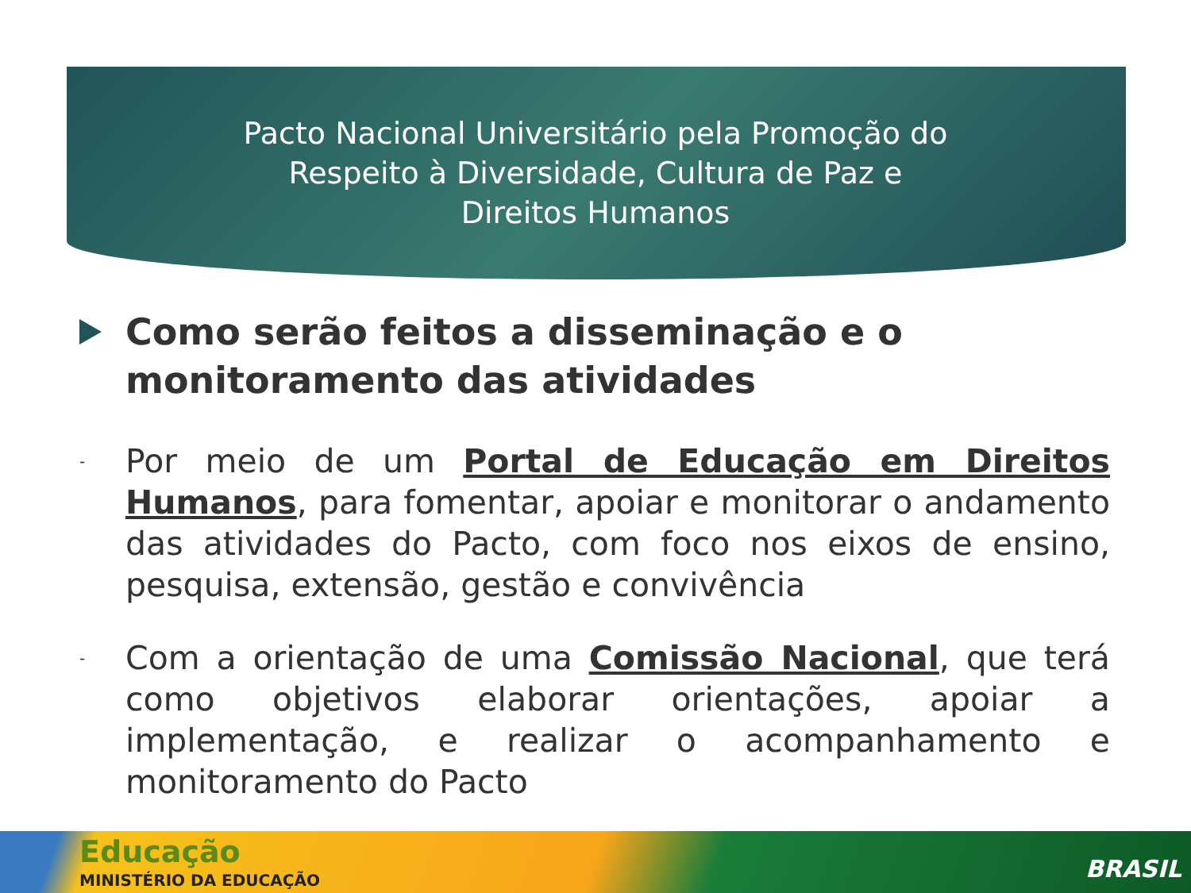Pacto Nacional Universitário pela Promoção do Respeito à Diversidade, Cultura de Paz e Direitos Humanos
Como serão feitos a disseminação e o monitoramento das atividades
- Por meio de um Portal de Educação em Direitos Humanos, para fomentar, apoiar e monitorar o andamento das atividades do Pacto, com foco nos eixos de ensino, pesquisa, extensão, gestão e convivência
- Com a orientação de uma Comissão Nacional, que terá como objetivos elaborar orientações, apoiar a implementação, e realizar o acompanhamento e monitoramento do Pacto
Educação
MINISTÉRIO DA EDUCAÇÃO BRASIL